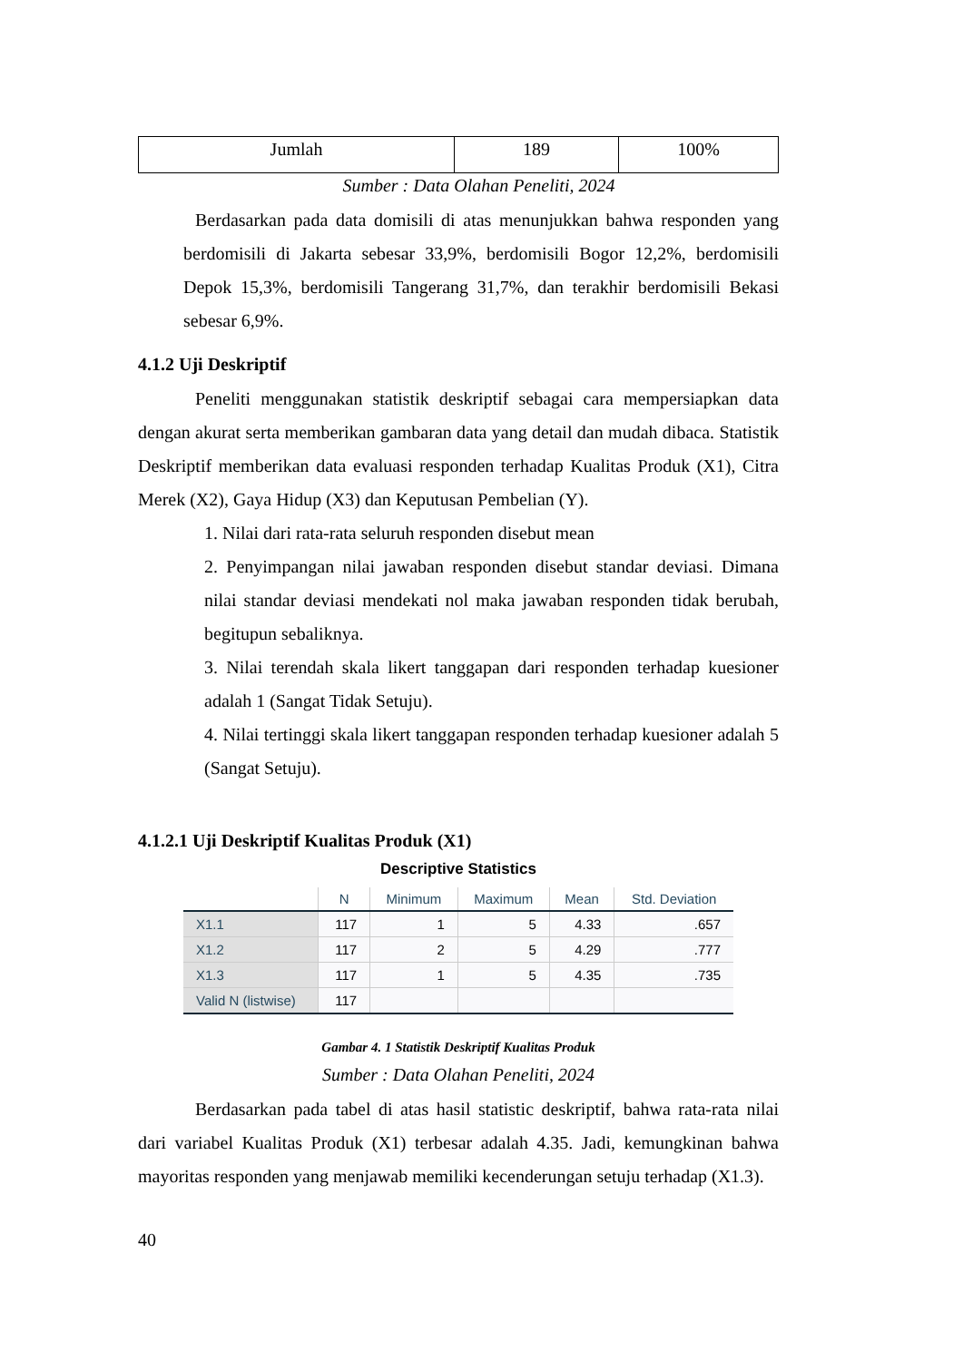| Jumlah | 189 | 100% |
Sumber : Data Olahan Peneliti, 2024
Berdasarkan pada data domisili di atas menunjukkan bahwa responden yang berdomisili di Jakarta sebesar 33,9%, berdomisili Bogor 12,2%, berdomisili Depok 15,3%, berdomisili Tangerang 31,7%, dan terakhir berdomisili Bekasi sebesar 6,9%.
4.1.2 Uji Deskriptif
Peneliti menggunakan statistik deskriptif sebagai cara mempersiapkan data dengan akurat serta memberikan gambaran data yang detail dan mudah dibaca. Statistik Deskriptif memberikan data evaluasi responden terhadap Kualitas Produk (X1), Citra Merek (X2), Gaya Hidup (X3) dan Keputusan Pembelian (Y).
1. Nilai dari rata-rata seluruh responden disebut mean
2. Penyimpangan nilai jawaban responden disebut standar deviasi. Dimana nilai standar deviasi mendekati nol maka jawaban responden tidak berubah, begitupun sebaliknya.
3. Nilai terendah skala likert tanggapan dari responden terhadap kuesioner adalah 1 (Sangat Tidak Setuju).
4. Nilai tertinggi skala likert tanggapan responden terhadap kuesioner adalah 5 (Sangat Setuju).
4.1.2.1 Uji Deskriptif Kualitas Produk (X1)
Descriptive Statistics
| | N | Minimum | Maximum | Mean | Std. Deviation |
| --- | --- | --- | --- | --- | --- |
| X1.1 | 117 | 1 | 5 | 4.33 | .657 |
| X1.2 | 117 | 2 | 5 | 4.29 | .777 |
| X1.3 | 117 | 1 | 5 | 4.35 | .735 |
| Valid N (listwise) | 117 | | | | |
Gambar 4. 1 Statistik Deskriptif Kualitas Produk
Sumber : Data Olahan Peneliti, 2024
Berdasarkan pada tabel di atas hasil statistic deskriptif, bahwa rata-rata nilai dari variabel Kualitas Produk (X1) terbesar adalah 4.35. Jadi, kemungkinan bahwa mayoritas responden yang menjawab memiliki kecenderungan setuju terhadap (X1.3).
40